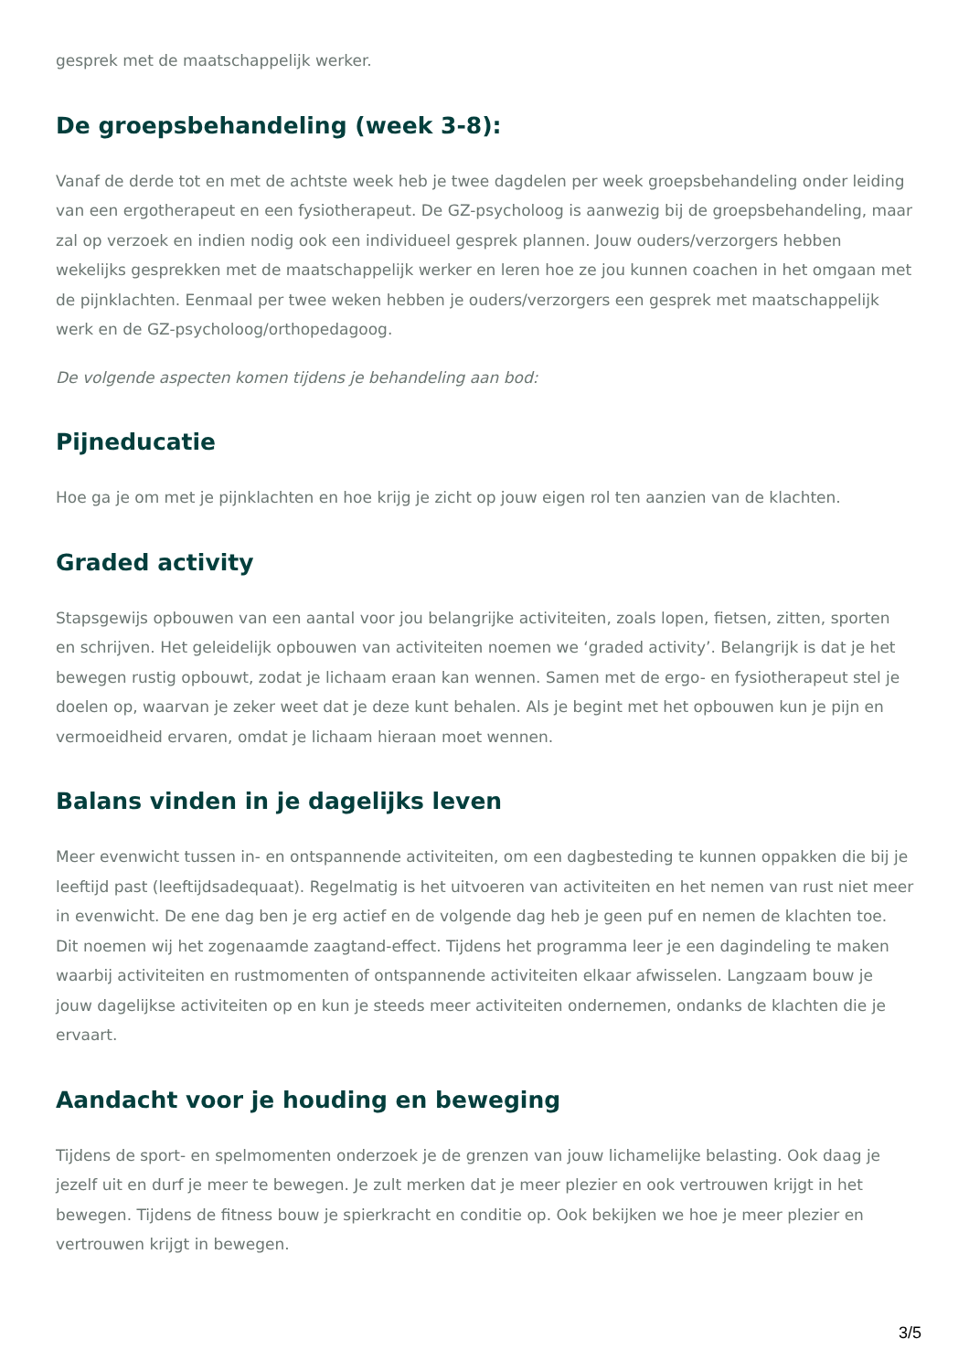gesprek met de maatschappelijk werker.
De groepsbehandeling (week 3-8):
Vanaf de derde tot en met de achtste week heb je twee dagdelen per week groepsbehandeling onder leiding van een ergotherapeut en een fysiotherapeut. De GZ-psycholoog is aanwezig bij de groepsbehandeling, maar zal op verzoek en indien nodig ook een individueel gesprek plannen. Jouw ouders/verzorgers hebben wekelijks gesprekken met de maatschappelijk werker en leren hoe ze jou kunnen coachen in het omgaan met de pijnklachten. Eenmaal per twee weken hebben je ouders/verzorgers een gesprek met maatschappelijk werk en de GZ-psycholoog/orthopedagoog.
De volgende aspecten komen tijdens je behandeling aan bod:
Pijneducatie
Hoe ga je om met je pijnklachten en hoe krijg je zicht op jouw eigen rol ten aanzien van de klachten.
Graded activity
Stapsgewijs opbouwen van een aantal voor jou belangrijke activiteiten, zoals lopen, fietsen, zitten, sporten en schrijven. Het geleidelijk opbouwen van activiteiten noemen we ‘graded activity’. Belangrijk is dat je het bewegen rustig opbouwt, zodat je lichaam eraan kan wennen. Samen met de ergo- en fysiotherapeut stel je doelen op, waarvan je zeker weet dat je deze kunt behalen. Als je begint met het opbouwen kun je pijn en vermoeidheid ervaren, omdat je lichaam hieraan moet wennen.
Balans vinden in je dagelijks leven
Meer evenwicht tussen in- en ontspannende activiteiten, om een dagbesteding te kunnen oppakken die bij je leeftijd past (leeftijdsadequaat). Regelmatig is het uitvoeren van activiteiten en het nemen van rust niet meer in evenwicht. De ene dag ben je erg actief en de volgende dag heb je geen puf en nemen de klachten toe. Dit noemen wij het zogenaamde zaagtand-effect. Tijdens het programma leer je een dagindeling te maken waarbij activiteiten en rustmomenten of ontspannende activiteiten elkaar afwisselen. Langzaam bouw je jouw dagelijkse activiteiten op en kun je steeds meer activiteiten ondernemen, ondanks de klachten die je ervaart.
Aandacht voor je houding en beweging
Tijdens de sport- en spelmomenten onderzoek je de grenzen van jouw lichamelijke belasting. Ook daag je jezelf uit en durf je meer te bewegen. Je zult merken dat je meer plezier en ook vertrouwen krijgt in het bewegen. Tijdens de fitness bouw je spierkracht en conditie op. Ook bekijken we hoe je meer plezier en vertrouwen krijgt in bewegen.
3/5